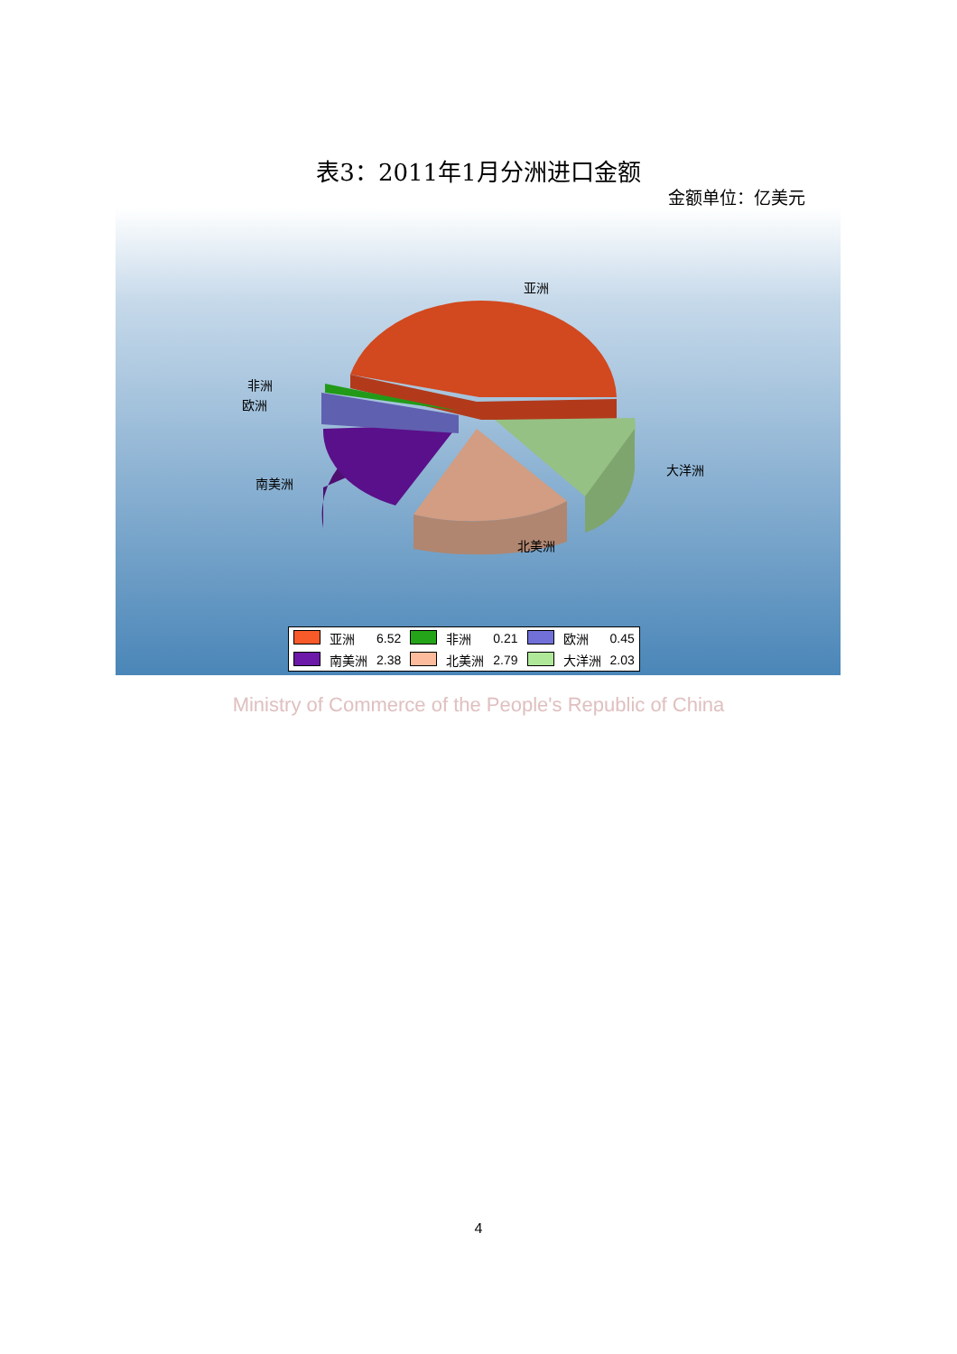表3：2011年1月分洲进口金额
金额单位：亿美元
亚洲
非洲
欧洲
南美洲
大洋洲
北美洲
| | 亚洲 | 6.52 | | 非洲 | 0.21 | | 欧洲 | 0.45 |
| | 南美洲 | 2.38 | | 北美洲 | 2.79 | | 大洋洲 | 2.03 |
Ministry of Commerce of the People's Republic of China
4